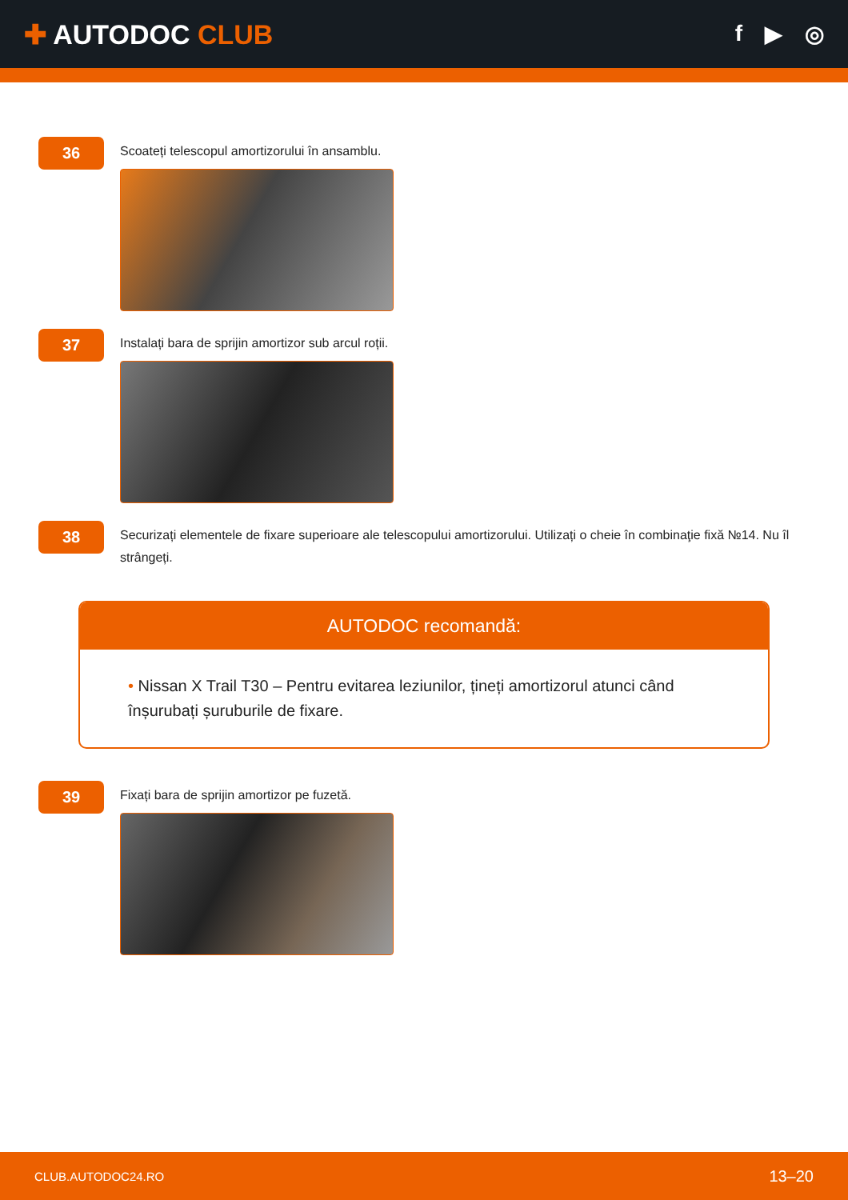✚ AUTODOC CLUB
f ▶ ◎
36
Scoateți telescopul amortizorului în ansamblu.
37
Instalați bara de sprijin amortizor sub arcul roții.
38
Securizați elementele de fixare superioare ale telescopului amortizorului. Utilizați o cheie în combinaţie fixă №14. Nu îl strângeți.
AUTODOC recomandă:
• Nissan X Trail T30 – Pentru evitarea leziunilor, țineți amortizorul atunci când înșurubați șuruburile de fixare.
39
Fixați bara de sprijin amortizor pe fuzetă.
CLUB.AUTODOC24.RO 13–20